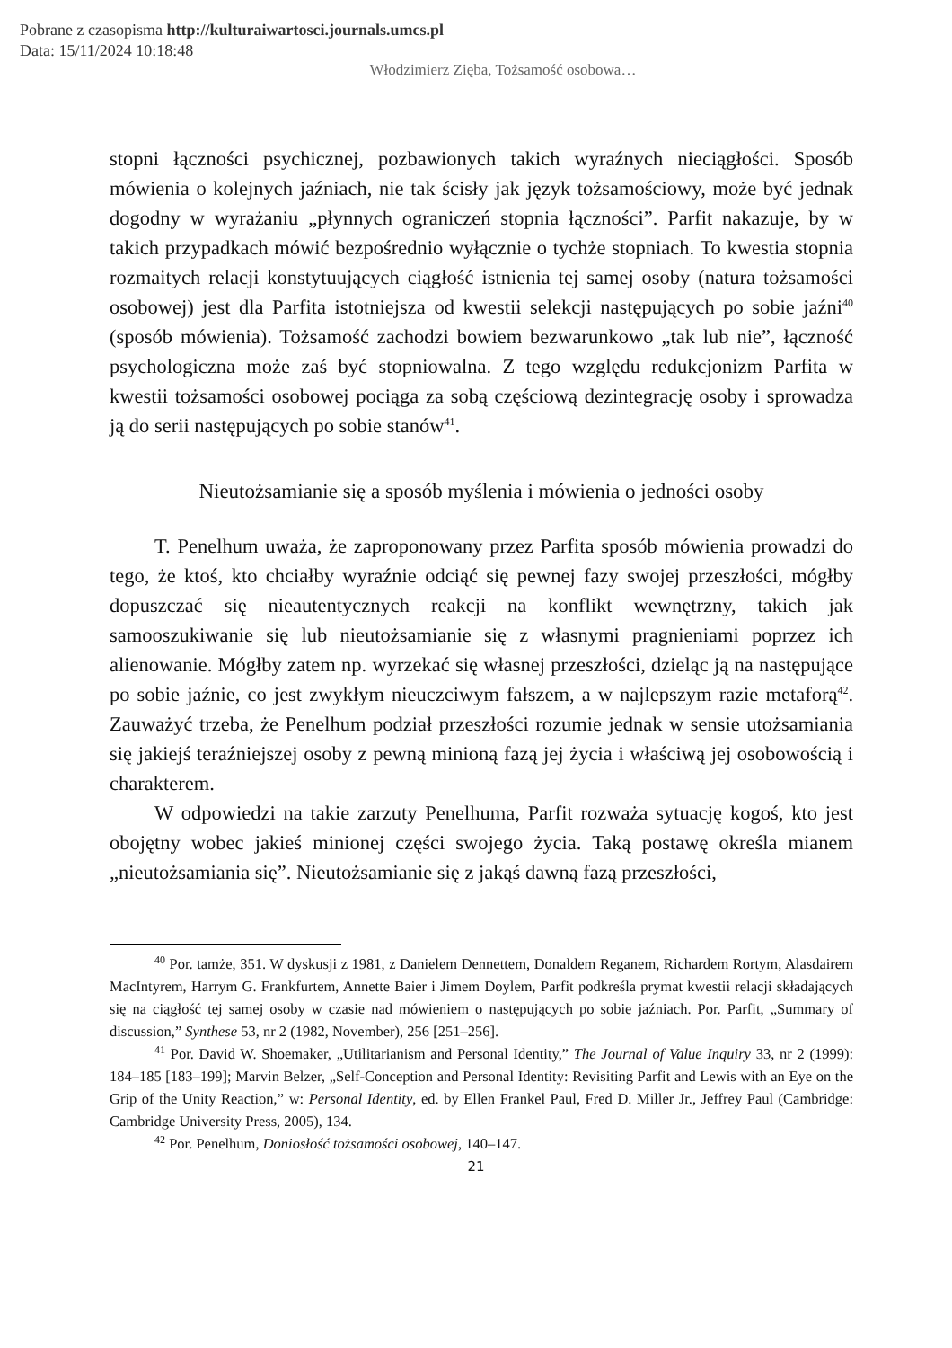Pobrane z czasopisma http://kulturaiwartosci.journals.umcs.pl
Data: 15/11/2024 10:18:48
Włodzimierz Zięba, Tożsamość osobowa…
stopni łączności psychicznej, pozbawionych takich wyraźnych nieciągłości. Sposób mówienia o kolejnych jaźniach, nie tak ścisły jak język tożsamościowy, może być jednak dogodny w wyrażaniu „płynnych ograniczeń stopnia łączności”. Parfit nakazuje, by w takich przypadkach mówić bezpośrednio wyłącznie o tychże stopniach. To kwestia stopnia rozmaitych relacji konstytuujących ciągłość istnienia tej samej osoby (natura tożsamości osobowej) jest dla Parfita istotniejsza od kwestii selekcji następujących po sobie jaźni<sup>40</sup> (sposób mówienia). Tożsamość zachodzi bowiem bezwarunkowo „tak lub nie”, łączność psychologiczna może zaś być stopniowalna. Z tego względu redukcjonizm Parfita w kwestii tożsamości osobowej pociąga za sobą częściową dezintegrację osoby i sprowadza ją do serii następujących po sobie stanów<sup>41</sup>.
Nieutożsamianie się a sposób myślenia i mówienia o jedności osoby
T. Penelhum uważa, że zaproponowany przez Parfita sposób mówienia prowadzi do tego, że ktoś, kto chciałby wyraźnie odciąć się pewnej fazy swojej przeszłości, mógłby dopuszczać się nieautentycznych reakcji na konflikt wewnętrzny, takich jak samooszukiwanie się lub nieutożsamianie się z własnymi pragnieniami poprzez ich alienowanie. Mógłby zatem np. wyrzekać się własnej przeszłości, dzieląc ją na następujące po sobie jaźnie, co jest zwykłym nieuczciwym fałszem, a w najlepszym razie metaforą<sup>42</sup>. Zauważyć trzeba, że Penelhum podział przeszłości rozumie jednak w sensie utożsamiania się jakiejś teraźniejszej osoby z pewną minioną fazą jej życia i właściwą jej osobowością i charakterem.
W odpowiedzi na takie zarzuty Penelhuma, Parfit rozważa sytuację kogoś, kto jest obojętny wobec jakieś minionej części swojego życia. Taką postawę określa mianem „nieutożsamiania się”. Nieutożsamianie się z jakąś dawną fazą przeszłości,
<sup>40</sup> Por. tamże, 351. W dyskusji z 1981, z Danielem Dennettem, Donaldem Reganem, Richardem Rortym, Alasdairem MacIntyrem, Harrym G. Frankfurtem, Annette Baier i Jimem Doylem, Parfit podkreśla prymat kwestii relacji składających się na ciągłość tej samej osoby w czasie nad mówieniem o następujących po sobie jaźniach. Por. Parfit, „Summary of discussion,” Synthese 53, nr 2 (1982, November), 256 [251–256].
<sup>41</sup> Por. David W. Shoemaker, „Utilitarianism and Personal Identity,” The Journal of Value Inquiry 33, nr 2 (1999): 184–185 [183–199]; Marvin Belzer, „Self-Conception and Personal Identity: Revisiting Parfit and Lewis with an Eye on the Grip of the Unity Reaction,” w: Personal Identity, ed. by Ellen Frankel Paul, Fred D. Miller Jr., Jeffrey Paul (Cambridge: Cambridge University Press, 2005), 134.
<sup>42</sup> Por. Penelhum, Doniosłość tożsamości osobowej, 140–147.
21